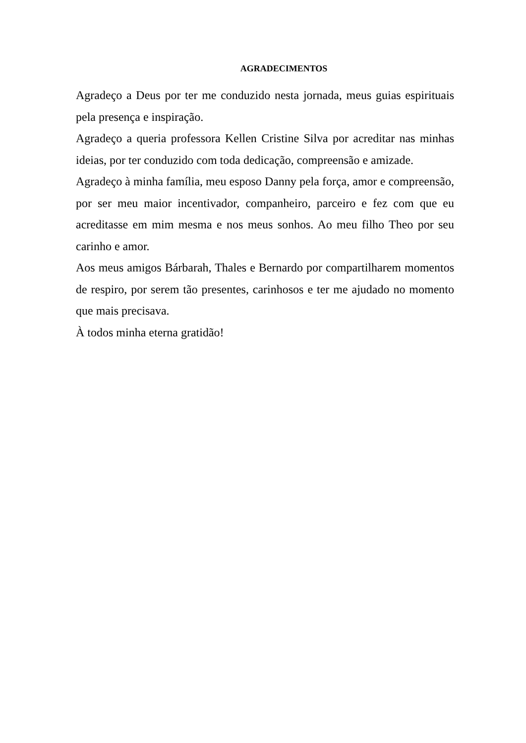AGRADECIMENTOS
Agradeço a Deus por ter me conduzido nesta jornada, meus guias espirituais pela presença e inspiração.
Agradeço a queria professora Kellen Cristine Silva por acreditar nas minhas ideias, por ter conduzido com toda dedicação, compreensão e amizade.
Agradeço à minha família, meu esposo Danny pela força, amor e compreensão, por ser meu maior incentivador, companheiro, parceiro e fez com que eu acreditasse em mim mesma e nos meus sonhos. Ao meu filho Theo por seu carinho e amor.
Aos meus amigos Bárbarah, Thales e Bernardo por compartilharem momentos de respiro, por serem tão presentes, carinhosos e ter me ajudado no momento que mais precisava.
À todos minha eterna gratidão!